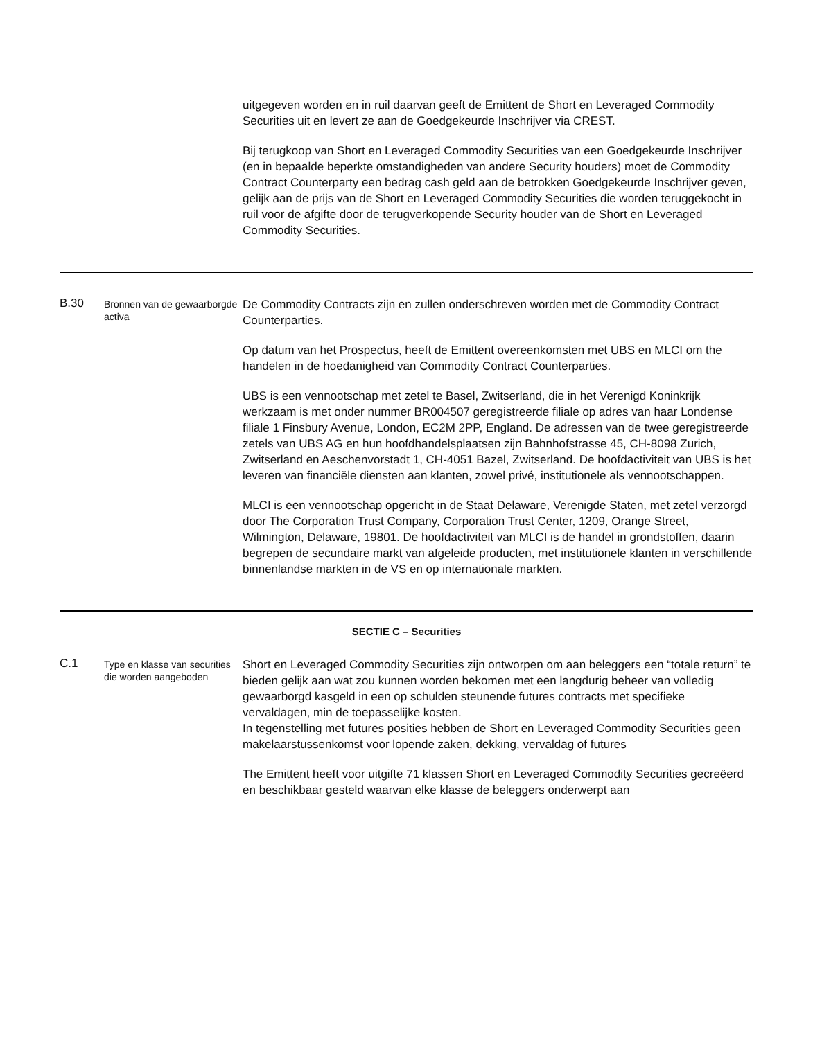uitgegeven worden en in ruil daarvan geeft de Emittent de Short en Leveraged Commodity Securities uit en levert ze aan de Goedgekeurde Inschrijver via CREST.
Bij terugkoop van Short en Leveraged Commodity Securities van een Goedgekeurde Inschrijver (en in bepaalde beperkte omstandigheden van andere Security houders) moet de Commodity Contract Counterparty een bedrag cash geld aan de betrokken Goedgekeurde Inschrijver geven, gelijk aan de prijs van de Short en Leveraged Commodity Securities die worden teruggekocht in ruil voor de afgifte door de terugverkopende Security houder van de Short en Leveraged Commodity Securities.
B.30
Bronnen van de gewaarborgde activa
De Commodity Contracts zijn en zullen onderschreven worden met de Commodity Contract Counterparties.
Op datum van het Prospectus, heeft de Emittent overeenkomsten met UBS en MLCI om the handelen in de hoedanigheid van Commodity Contract Counterparties.
UBS is een vennootschap met zetel te Basel, Zwitserland, die in het Verenigd Koninkrijk werkzaam is met onder nummer BR004507 geregistreerde filiale op adres van haar Londense filiale 1 Finsbury Avenue, London, EC2M 2PP, England. De adressen van de twee geregistreerde zetels van UBS AG en hun hoofdhandelsplaatsen zijn Bahnhofstrasse 45, CH-8098 Zurich, Zwitserland en Aeschenvorstadt 1, CH-4051 Bazel, Zwitserland. De hoofdactiviteit van UBS is het leveren van financiële diensten aan klanten, zowel privé, institutionele als vennootschappen.
MLCI is een vennootschap opgericht in de Staat Delaware, Verenigde Staten, met zetel verzorgd door The Corporation Trust Company, Corporation Trust Center, 1209, Orange Street, Wilmington, Delaware, 19801. De hoofdactiviteit van MLCI is de handel in grondstoffen, daarin begrepen de secundaire markt van afgeleide producten, met institutionele klanten in verschillende binnenlandse markten in de VS en op internationale markten.
SECTIE C – Securities
C.1
Type en klasse van securities die worden aangeboden
Short en Leveraged Commodity Securities zijn ontworpen om aan beleggers een “totale return” te bieden gelijk aan wat zou kunnen worden bekomen met een langdurig beheer van volledig gewaarborgd kasgeld in een op schulden steunende futures contracts met specifieke vervaldagen, min de toepasselijke kosten.
In tegenstelling met futures posities hebben de Short en Leveraged Commodity Securities geen makelaarstussenkomst voor lopende zaken, dekking, vervaldag of futures
The Emittent heeft voor uitgifte 71 klassen Short en Leveraged Commodity Securities gecreëerd en beschikbaar gesteld waarvan elke klasse de beleggers onderwerpt aan